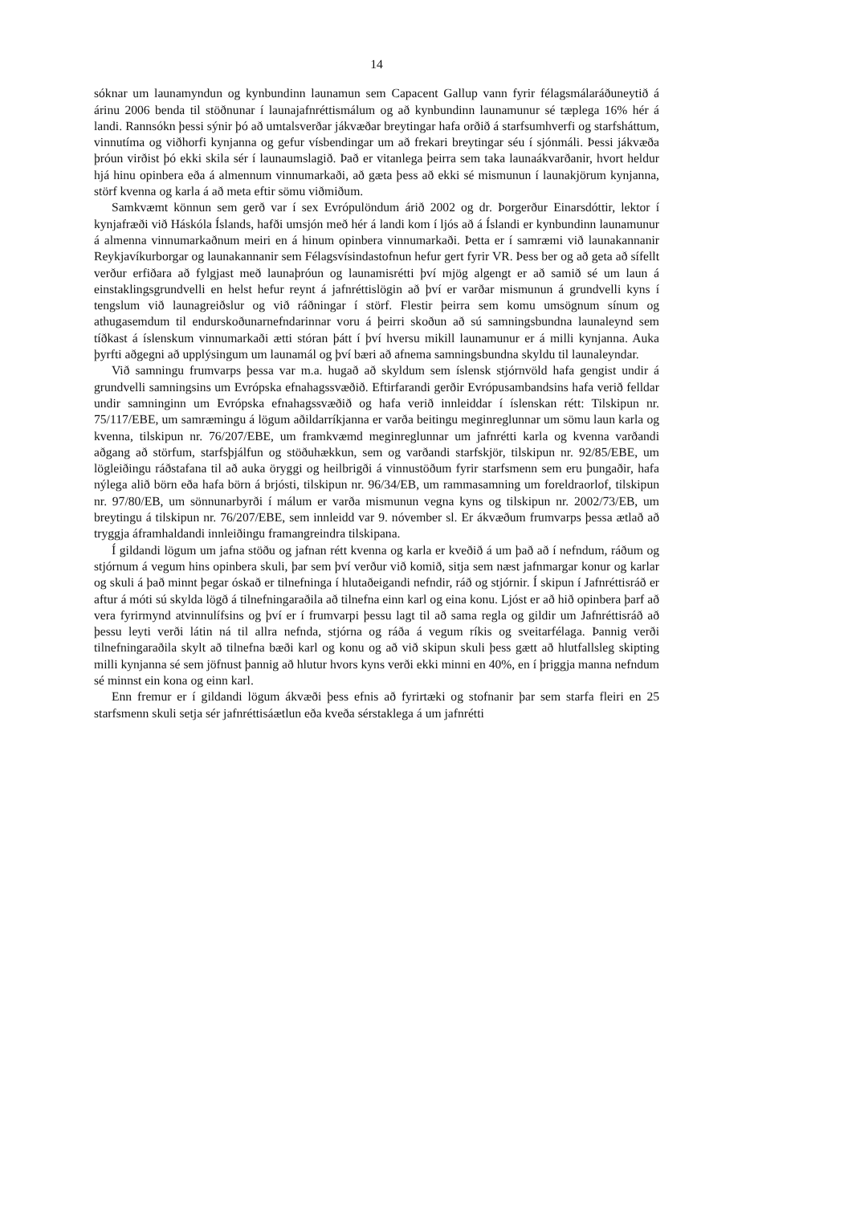14
sóknar um launamyndun og kynbundinn launamun sem Capacent Gallup vann fyrir félagsmálaráðuneytið á árinu 2006 benda til stöðnunar í launajafnréttismálum og að kynbundinn launamunur sé tæplega 16% hér á landi. Rannsókn þessi sýnir þó að umtalsverðar jákvæðar breytingar hafa orðið á starfsumhverfi og starfsháttum, vinnutíma og viðhorfi kynjanna og gefur vísbendingar um að frekari breytingar séu í sjónmáli. Þessi jákvæða þróun virðist þó ekki skila sér í launaumslagið. Það er vitanlega þeirra sem taka launaákvarðanir, hvort heldur hjá hinu opinbera eða á almennum vinnumarkaði, að gæta þess að ekki sé mismunun í launakjörum kynjanna, störf kvenna og karla á að meta eftir sömu viðmiðum.
Samkvæmt könnun sem gerð var í sex Evrópulöndum árið 2002 og dr. Þorgerður Einarsdóttir, lektor í kynjafræði við Háskóla Íslands, hafði umsjón með hér á landi kom í ljós að á Íslandi er kynbundinn launamunur á almenna vinnumarkaðnum meiri en á hinum opinbera vinnumarkaði. Þetta er í samræmi við launakannanir Reykjavíkurborgar og launakannanir sem Félagsvísindastofnun hefur gert fyrir VR. Þess ber og að geta að sífellt verður erfiðara að fylgjast með launaþróun og launamisrétti því mjög algengt er að samið sé um laun á einstaklingsgrundvelli en helst hefur reynt á jafnréttislögin að því er varðar mismunun á grundvelli kyns í tengslum við launagreiðslur og við ráðningar í störf. Flestir þeirra sem komu umsögnum sínum og athugasemdum til endurskoðunarnefndarinnar voru á þeirri skoðun að sú samningsbundna launaleynd sem tíðkast á íslenskum vinnumarkaði ætti stóran þátt í því hversu mikill launamunur er á milli kynjanna. Auka þyrfti aðgegni að upplýsingum um launamál og því bæri að afnema samningsbundna skyldu til launaleyndar.
Við samningu frumvarps þessa var m.a. hugað að skyldum sem íslensk stjórnvöld hafa gengist undir á grundvelli samningsins um Evrópska efnahagssvæðið. Eftirfarandi gerðir Evrópusambandsins hafa verið felldar undir samninginn um Evrópska efnahagssvæðið og hafa verið innleiddar í íslenskan rétt: Tilskipun nr. 75/117/EBE, um samræmingu á lögum aðildarríkjanna er varða beitingu meginreglunnar um sömu laun karla og kvenna, tilskipun nr. 76/207/EBE, um framkvæmd meginreglunnar um jafnrétti karla og kvenna varðandi aðgang að störfum, starfsþjálfun og stöðuhækkun, sem og varðandi starfskjör, tilskipun nr. 92/85/EBE, um lögleiðingu ráðstafana til að auka öryggi og heilbrigði á vinnustöðum fyrir starfsmenn sem eru þungaðir, hafa nýlega alið börn eða hafa börn á brjósti, tilskipun nr. 96/34/EB, um rammasamning um foreldraorlof, tilskipun nr. 97/80/EB, um sönnunarbyrði í málum er varða mismunun vegna kyns og tilskipun nr. 2002/73/EB, um breytingu á tilskipun nr. 76/207/EBE, sem innleidd var 9. nóvember sl. Er ákvæðum frumvarps þessa ætlað að tryggja áframhaldandi innleiðingu framangreindra tilskipana.
Í gildandi lögum um jafna stöðu og jafnan rétt kvenna og karla er kveðið á um það að í nefndum, ráðum og stjórnum á vegum hins opinbera skuli, þar sem því verður við komið, sitja sem næst jafnmargar konur og karlar og skuli á það minnt þegar óskað er tilnefninga í hlutaðeigandi nefndir, ráð og stjórnir. Í skipun í Jafnréttisráð er aftur á móti sú skylda lögð á tilnefningaraðila að tilnefna einn karl og eina konu. Ljóst er að hið opinbera þarf að vera fyrirmynd atvinnulífsins og því er í frumvarpi þessu lagt til að sama regla og gildir um Jafnréttisráð að þessu leyti verði látin ná til allra nefnda, stjórna og ráða á vegum ríkis og sveitarfélaga. Þannig verði tilnefningaraðila skylt að tilnefna bæði karl og konu og að við skipun skuli þess gætt að hlutfallsleg skipting milli kynjanna sé sem jöfnust þannig að hlutur hvors kyns verði ekki minni en 40%, en í þriggja manna nefndum sé minnst ein kona og einn karl.
Enn fremur er í gildandi lögum ákvæði þess efnis að fyrirtæki og stofnanir þar sem starfa fleiri en 25 starfsmenn skuli setja sér jafnréttisáætlun eða kveða sérstaklega á um jafnrétti